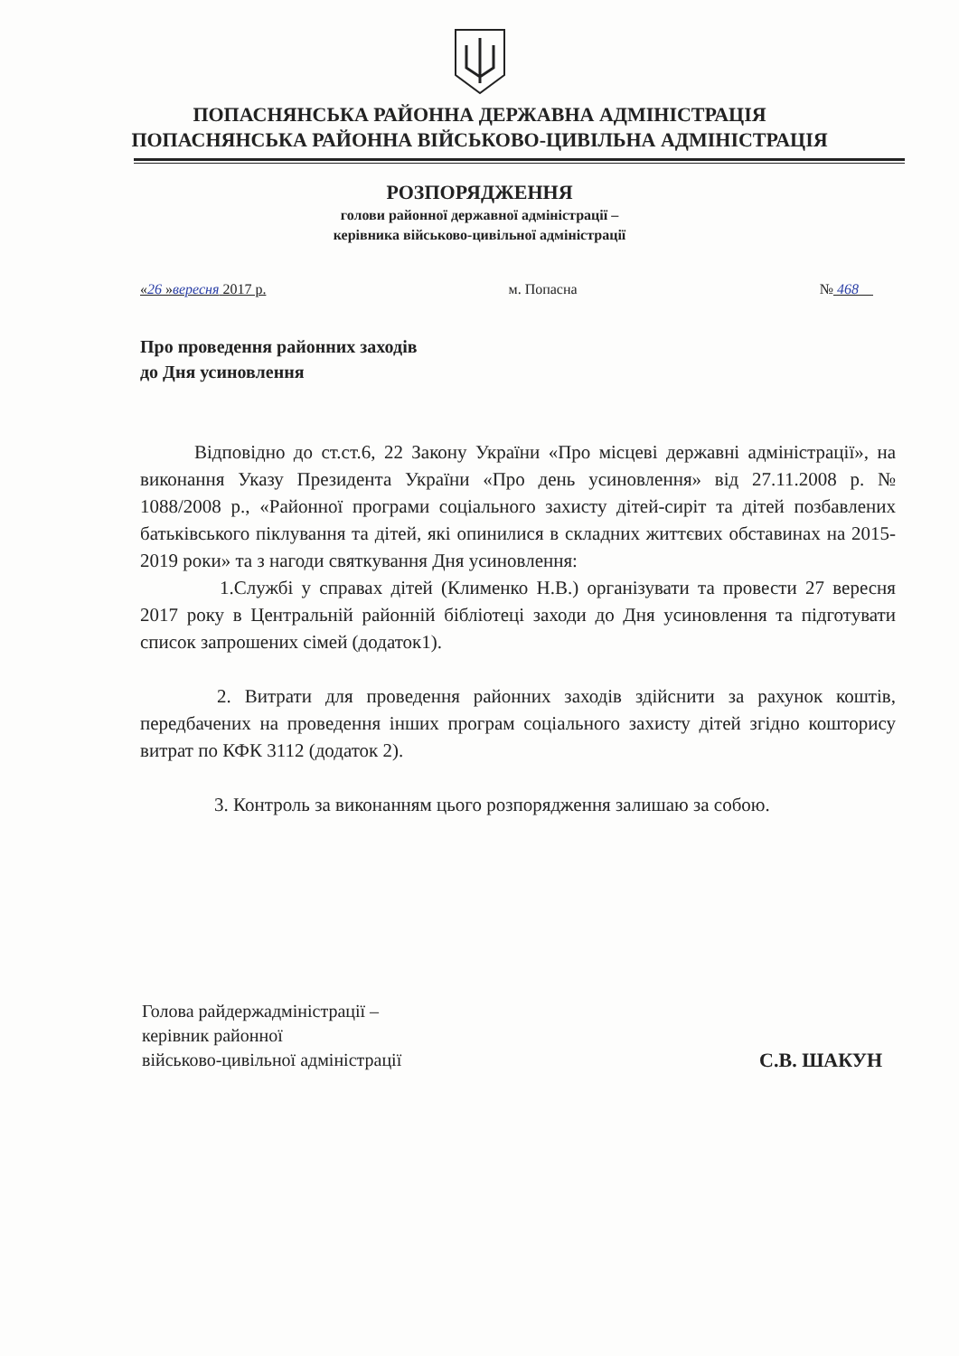ПОПАСНЯНСЬКА РАЙОННА ДЕРЖАВНА АДМІНІСТРАЦІЯ
ПОПАСНЯНСЬКА РАЙОННА ВІЙСЬКОВО-ЦИВІЛЬНА АДМІНІСТРАЦІЯ
РОЗПОРЯДЖЕННЯ
голови районної державної адміністрації –
керівника військово-цивільної адміністрації
«26 »вересня 2017 р. м. Попасна № 468
Про проведення районних заходів
до Дня усиновлення
Відповідно до ст.ст.6, 22 Закону України «Про місцеві державні адміністрації», на виконання Указу Президента України «Про день усиновлення» від 27.11.2008 р. № 1088/2008 р., «Районної програми соціального захисту дітей-сиріт та дітей позбавлених батьківського піклування та дітей, які опинилися в складних життєвих обставинах на 2015-2019 роки» та з нагоди святкування Дня усиновлення:
1.Службі у справах дітей (Клименко Н.В.) організувати та провести 27 вересня 2017 року в Центральній районній бібліотеці заходи до Дня усиновлення та підготувати список запрошених сімей (додаток1).
2. Витрати для проведення районних заходів здійснити за рахунок коштів, передбачених на проведення інших програм соціального захисту дітей згідно кошторису витрат по КФК 3112 (додаток 2).
3. Контроль за виконанням цього розпорядження залишаю за собою.
Голова райдержадміністрації –
керівник районної
військово-цивільної адміністрації
С.В. ШАКУН